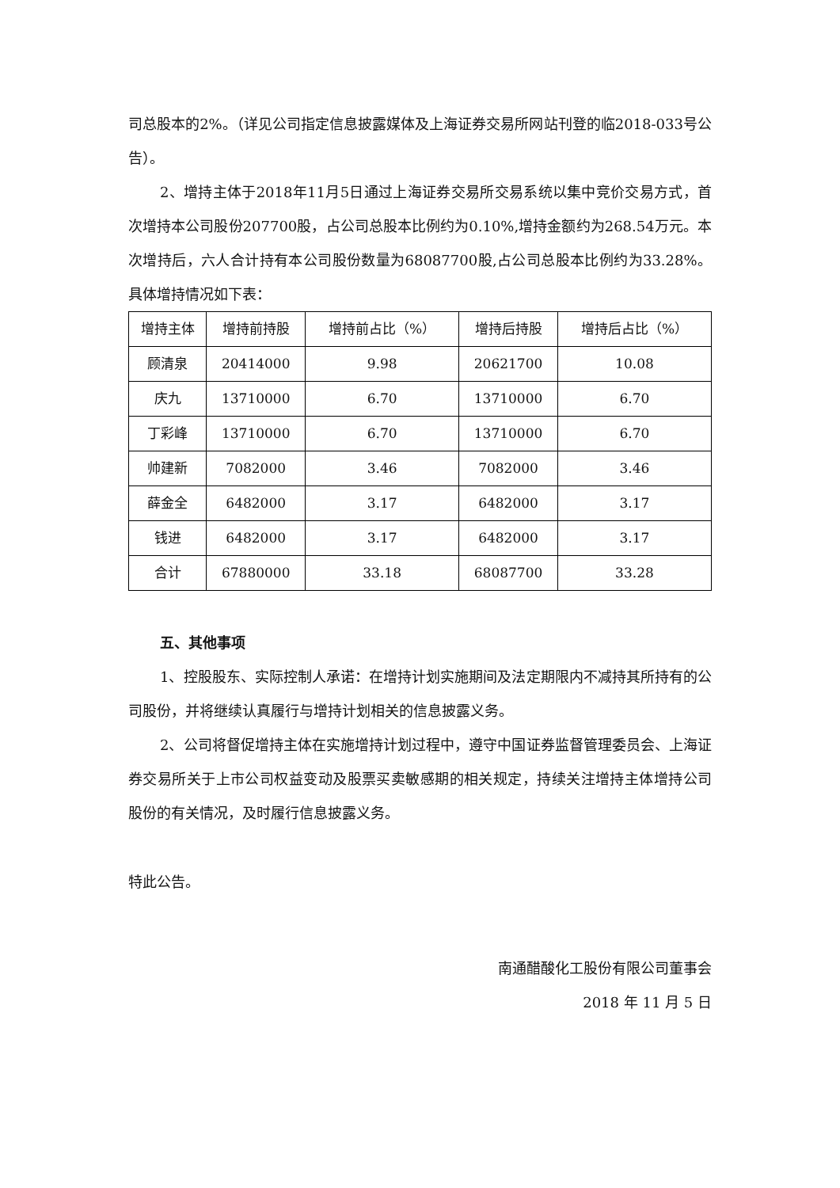司总股本的2%。（详见公司指定信息披露媒体及上海证券交易所网站刊登的临2018-033号公告）。
2、增持主体于2018年11月5日通过上海证券交易所交易系统以集中竞价交易方式，首次增持本公司股份207700股，占公司总股本比例约为0.10%,增持金额约为268.54万元。本次增持后，六人合计持有本公司股份数量为68087700股,占公司总股本比例约为33.28%。具体增持情况如下表：
| 增持主体 | 增持前持股 | 增持前占比（%） | 增持后持股 | 增持后占比（%） |
| --- | --- | --- | --- | --- |
| 顾清泉 | 20414000 | 9.98 | 20621700 | 10.08 |
| 庆九 | 13710000 | 6.70 | 13710000 | 6.70 |
| 丁彩峰 | 13710000 | 6.70 | 13710000 | 6.70 |
| 帅建新 | 7082000 | 3.46 | 7082000 | 3.46 |
| 薛金全 | 6482000 | 3.17 | 6482000 | 3.17 |
| 钱进 | 6482000 | 3.17 | 6482000 | 3.17 |
| 合计 | 67880000 | 33.18 | 68087700 | 33.28 |
五、其他事项
1、控股股东、实际控制人承诺：在增持计划实施期间及法定期限内不减持其所持有的公司股份，并将继续认真履行与增持计划相关的信息披露义务。
2、公司将督促增持主体在实施增持计划过程中，遵守中国证券监督管理委员会、上海证券交易所关于上市公司权益变动及股票买卖敏感期的相关规定，持续关注增持主体增持公司股份的有关情况，及时履行信息披露义务。
特此公告。
南通醋酸化工股份有限公司董事会
2018 年 11 月 5 日